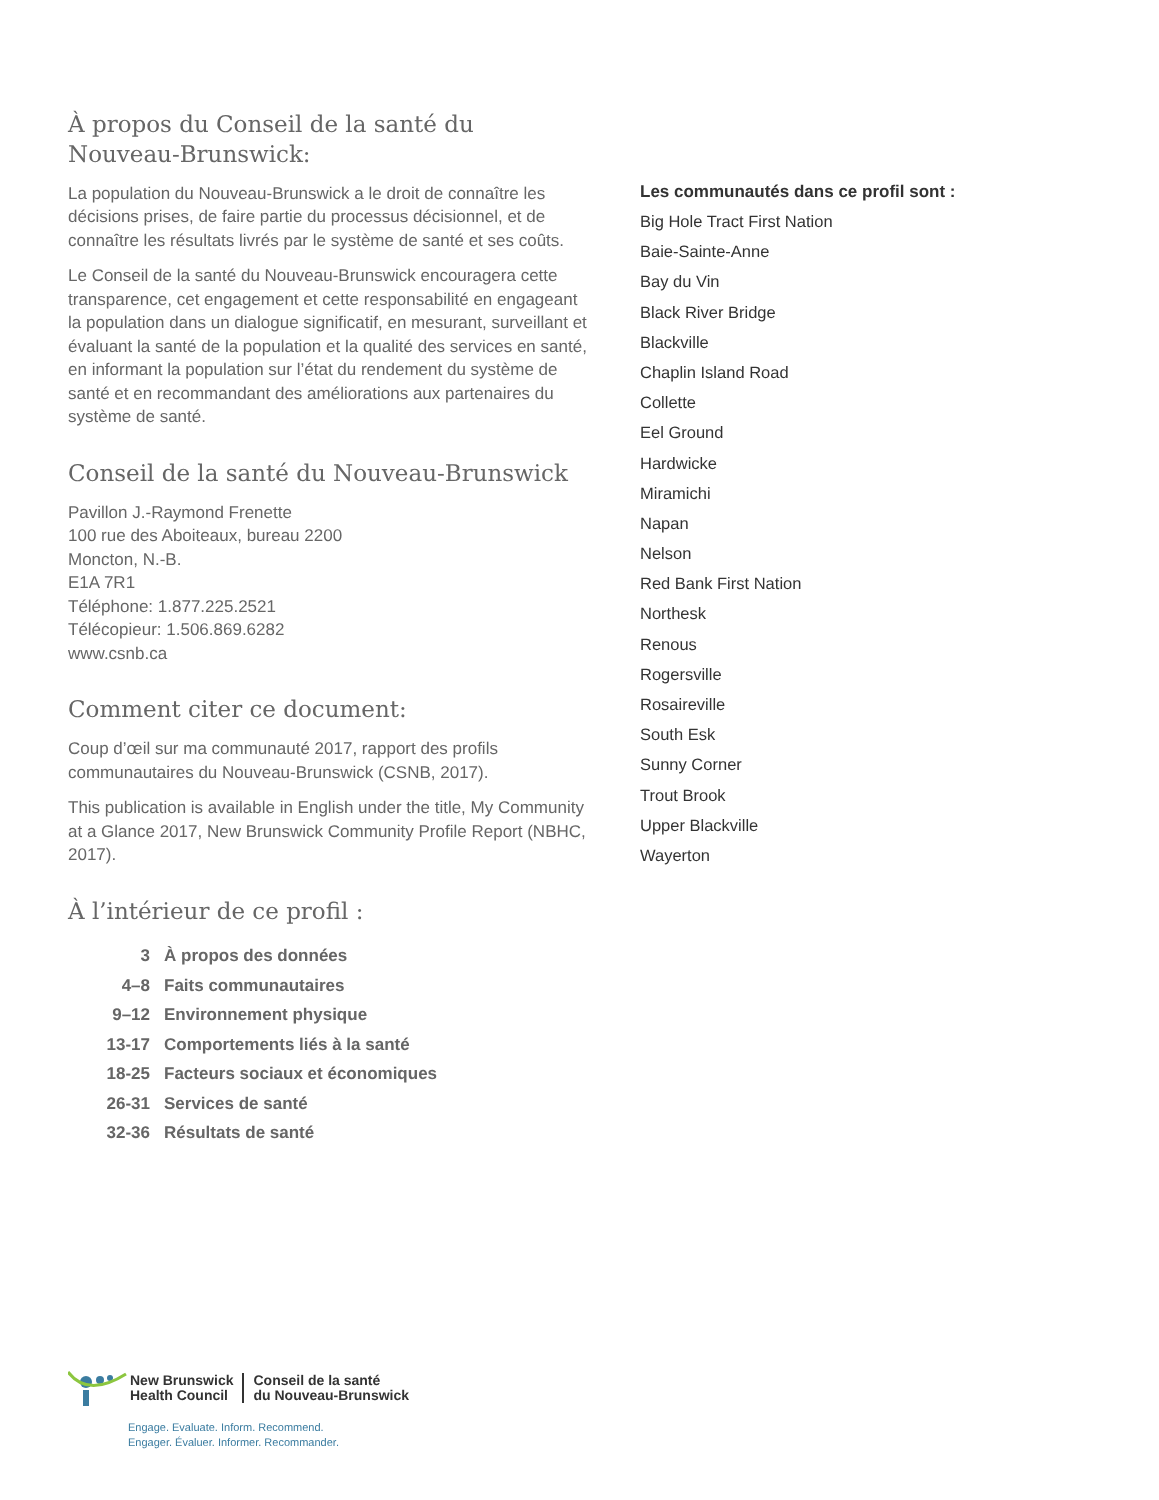À propos du Conseil de la santé du Nouveau-Brunswick:
La population du Nouveau-Brunswick a le droit de connaître les décisions prises, de faire partie du processus décisionnel, et de connaître les résultats livrés par le système de santé et ses coûts.
Le Conseil de la santé du Nouveau-Brunswick encouragera cette transparence, cet engagement et cette responsabilité en engageant la population dans un dialogue significatif, en mesurant, surveillant et évaluant la santé de la population et la qualité des services en santé, en informant la population sur l’état du rendement du système de santé et en recommandant des améliorations aux partenaires du système de santé.
Conseil de la santé du Nouveau-Brunswick
Pavillon J.-Raymond Frenette
100 rue des Aboiteaux, bureau 2200
Moncton, N.-B.
E1A 7R1
Téléphone: 1.877.225.2521
Télécopieur: 1.506.869.6282
www.csnb.ca
Comment citer ce document:
Coup d’œil sur ma communauté 2017, rapport des profils communautaires du Nouveau-Brunswick (CSNB, 2017).
This publication is available in English under the title, My Community at a Glance 2017, New Brunswick Community Profile Report (NBHC, 2017).
À l’intérieur de ce profil :
3 À propos des données
4–8 Faits communautaires
9–12 Environnement physique
13-17 Comportements liés à la santé
18-25 Facteurs sociaux et économiques
26-31 Services de santé
32-36 Résultats de santé
Les communautés dans ce profil sont :
Big Hole Tract First Nation
Baie-Sainte-Anne
Bay du Vin
Black River Bridge
Blackville
Chaplin Island Road
Collette
Eel Ground
Hardwicke
Miramichi
Napan
Nelson
Red Bank First Nation
Northesk
Renous
Rogersville
Rosaireville
South Esk
Sunny Corner
Trout Brook
Upper Blackville
Wayerton
New Brunswick
Health Council
Conseil de la santé
du Nouveau-Brunswick
Engage. Evaluate. Inform. Recommend.
Engager. Évaluer. Informer. Recommander.